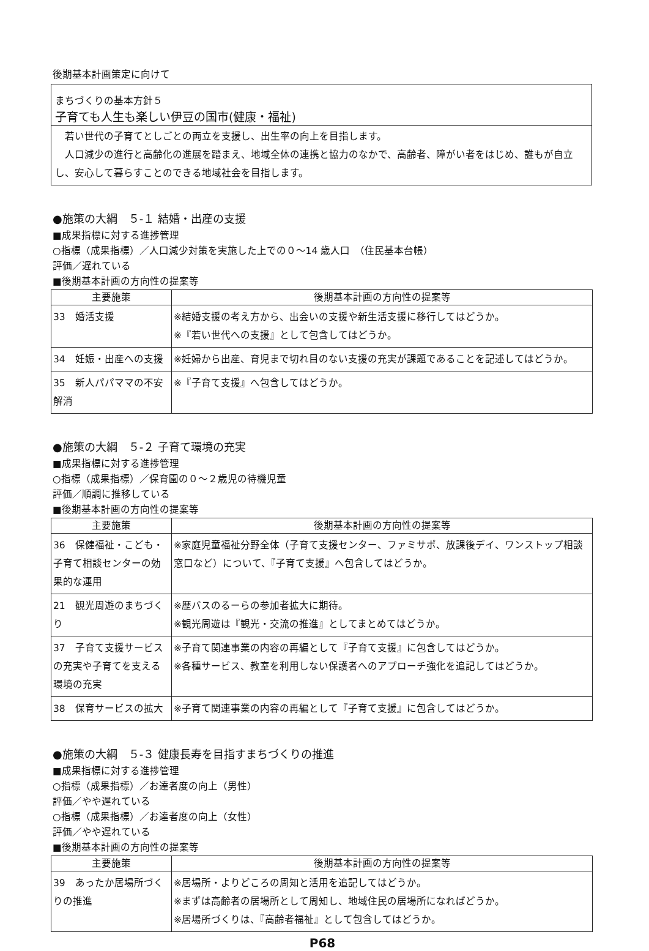後期基本計画策定に向けて
まちづくりの基本方針５
子育ても人生も楽しい伊豆の国市(健康・福祉)
　若い世代の子育てとしごとの両立を支援し、出生率の向上を目指します。
　人口減少の進行と高齢化の進展を踏まえ、地域全体の連携と協力のなかで、高齢者、障がい者をはじめ、誰もが自立し、安心して暮らすことのできる地域社会を目指します。
●施策の大綱　５-１ 結婚・出産の支援
■成果指標に対する進捗管理
○指標（成果指標）／人口減少対策を実施した上での０～14 歳人口　（住民基本台帳）
評価／遅れている
■後期基本計画の方向性の提案等
| 主要施策 | 後期基本計画の方向性の提案等 |
| --- | --- |
| 33 婚活支援 | ※結婚支援の考え方から、出会いの支援や新生活支援に移行してはどうか。 ※『若い世代への支援』として包含してはどうか。 |
| 34 妊娠・出産への支援 | ※妊婦から出産、育児まで切れ目のない支援の充実が課題であることを記述してはどうか。 |
| 35 新人パパママの不安解消 | ※『子育て支援』へ包含してはどうか。 |
●施策の大綱　５-２ 子育て環境の充実
■成果指標に対する進捗管理
○指標（成果指標）／保育園の０～２歳児の待機児童
評価／順調に推移している
■後期基本計画の方向性の提案等
| 主要施策 | 後期基本計画の方向性の提案等 |
| --- | --- |
| 36 保健福祉・こども・子育て相談センターの効果的な運用 | ※家庭児童福祉分野全体（子育て支援センター、ファミサポ、放課後デイ、ワンストップ相談窓口など）について、『子育て支援』へ包含してはどうか。 |
| 21 観光周遊のまちづくり | ※歴バスのるーらの参加者拡大に期待。 ※観光周遊は『観光・交流の推進』としてまとめてはどうか。 |
| 37 子育て支援サービスの充実や子育てを支える環境の充実 | ※子育て関連事業の内容の再編として『子育て支援』に包含してはどうか。 ※各種サービス、教室を利用しない保護者へのアプローチ強化を追記してはどうか。 |
| 38 保育サービスの拡大 | ※子育て関連事業の内容の再編として『子育て支援』に包含してはどうか。 |
●施策の大綱　５-３ 健康長寿を目指すまちづくりの推進
■成果指標に対する進捗管理
○指標（成果指標）／お達者度の向上（男性）
評価／やや遅れている
○指標（成果指標）／お達者度の向上（女性）
評価／やや遅れている
■後期基本計画の方向性の提案等
| 主要施策 | 後期基本計画の方向性の提案等 |
| --- | --- |
| 39 あったか居場所づくりの推進 | ※居場所・よりどころの周知と活用を追記してはどうか。 ※まずは高齢者の居場所として周知し、地域住民の居場所になればどうか。 ※居場所づくりは、『高齢者福祉』として包含してはどうか。 |
P68